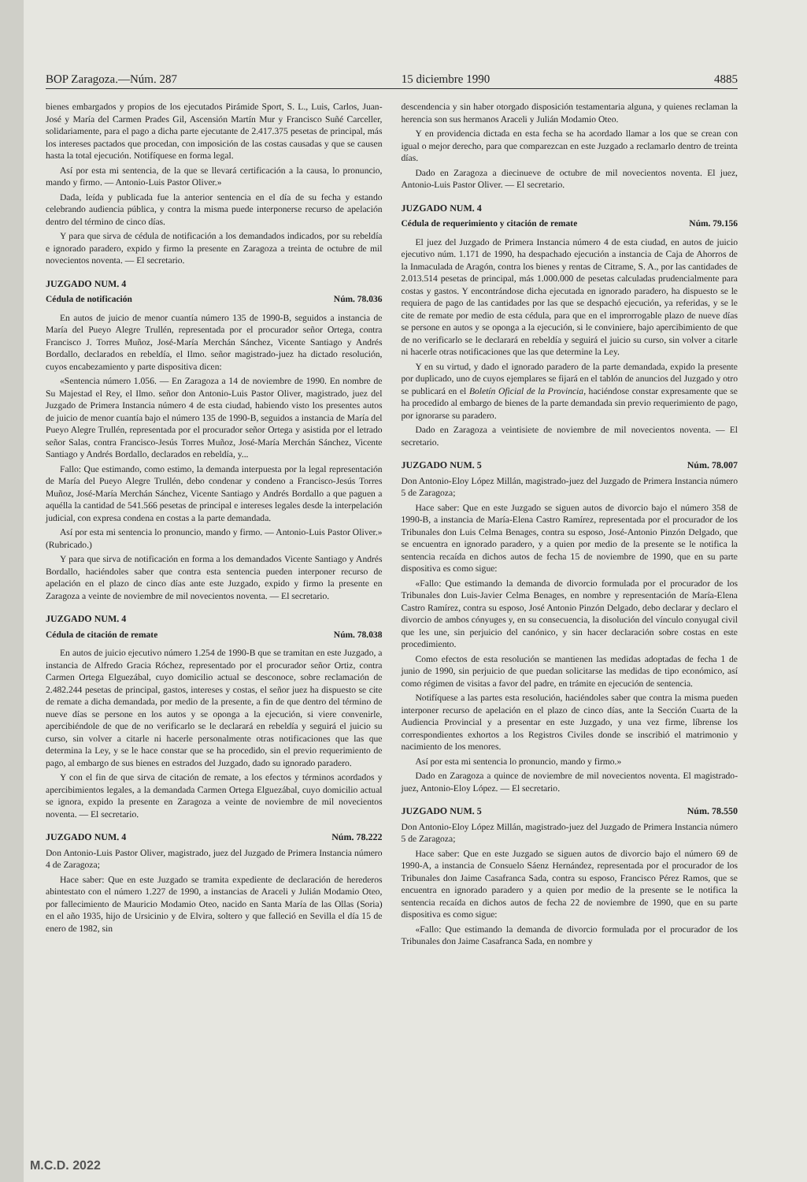BOP Zaragoza.—Núm. 287 15 diciembre 1990 4885
bienes embargados y propios de los ejecutados Pirámide Sport, S. L., Luis, Carlos, Juan-José y María del Carmen Prades Gil, Ascensión Martín Mur y Francisco Suñé Carceller, solidariamente, para el pago a dicha parte ejecutante de 2.417.375 pesetas de principal, más los intereses pactados que procedan, con imposición de las costas causadas y que se causen hasta la total ejecución. Notifíquese en forma legal.
Así por esta mi sentencia, de la que se llevará certificación a la causa, lo pronuncio, mando y firmo. — Antonio-Luis Pastor Oliver.»
Dada, leída y publicada fue la anterior sentencia en el día de su fecha y estando celebrando audiencia pública, y contra la misma puede interponerse recurso de apelación dentro del término de cinco días.
Y para que sirva de cédula de notificación a los demandados indicados, por su rebeldía e ignorado paradero, expido y firmo la presente en Zaragoza a treinta de octubre de mil novecientos noventa. — El secretario.
JUZGADO NUM. 4
Cédula de notificación Núm. 78.036
En autos de juicio de menor cuantía número 135 de 1990-B, seguidos a instancia de María del Pueyo Alegre Trullén, representada por el procurador señor Ortega, contra Francisco J. Torres Muñoz, José-María Merchán Sánchez, Vicente Santiago y Andrés Bordallo, declarados en rebeldía, el Ilmo. señor magistrado-juez ha dictado resolución, cuyos encabezamiento y parte dispositiva dicen:
«Sentencia número 1.056. — En Zaragoza a 14 de noviembre de 1990. En nombre de Su Majestad el Rey, el Ilmo. señor don Antonio-Luis Pastor Oliver, magistrado, juez del Juzgado de Primera Instancia número 4 de esta ciudad, habiendo visto los presentes autos de juicio de menor cuantía bajo el número 135 de 1990-B, seguidos a instancia de María del Pueyo Alegre Trullén, representada por el procurador señor Ortega y asistida por el letrado señor Salas, contra Francisco-Jesús Torres Muñoz, José-María Merchán Sánchez, Vicente Santiago y Andrés Bordallo, declarados en rebeldía, y...
Fallo: Que estimando, como estimo, la demanda interpuesta por la legal representación de María del Pueyo Alegre Trullén, debo condenar y condeno a Francisco-Jesús Torres Muñoz, José-María Merchán Sánchez, Vicente Santiago y Andrés Bordallo a que paguen a aquélla la cantidad de 541.566 pesetas de principal e intereses legales desde la interpelación judicial, con expresa condena en costas a la parte demandada.
Así por esta mi sentencia lo pronuncio, mando y firmo. — Antonio-Luis Pastor Oliver.» (Rubricado.)
Y para que sirva de notificación en forma a los demandados Vicente Santiago y Andrés Bordallo, haciéndoles saber que contra esta sentencia pueden interponer recurso de apelación en el plazo de cinco días ante este Juzgado, expido y firmo la presente en Zaragoza a veinte de noviembre de mil novecientos noventa. — El secretario.
JUZGADO NUM. 4
Cédula de citación de remate Núm. 78.038
En autos de juicio ejecutivo número 1.254 de 1990-B que se tramitan en este Juzgado, a instancia de Alfredo Gracia Róchez, representado por el procurador señor Ortiz, contra Carmen Ortega Elguezábal, cuyo domicilio actual se desconoce, sobre reclamación de 2.482.244 pesetas de principal, gastos, intereses y costas, el señor juez ha dispuesto se cite de remate a dicha demandada, por medio de la presente, a fin de que dentro del término de nueve días se persone en los autos y se oponga a la ejecución, si viere convenirle, apercibiéndole de que de no verificarlo se le declarará en rebeldía y seguirá el juicio su curso, sin volver a citarle ni hacerle personalmente otras notificaciones que las que determina la Ley, y se le hace constar que se ha procedido, sin el previo requerimiento de pago, al embargo de sus bienes en estrados del Juzgado, dado su ignorado paradero.
Y con el fin de que sirva de citación de remate, a los efectos y términos acordados y apercibimientos legales, a la demandada Carmen Ortega Elguezábal, cuyo domicilio actual se ignora, expido la presente en Zaragoza a veinte de noviembre de mil novecientos noventa. — El secretario.
JUZGADO NUM. 4 Núm. 78.222
Don Antonio-Luis Pastor Oliver, magistrado, juez del Juzgado de Primera Instancia número 4 de Zaragoza;
Hace saber: Que en este Juzgado se tramita expediente de declaración de herederos abintestato con el número 1.227 de 1990, a instancias de Araceli y Julián Modamio Oteo, por fallecimiento de Mauricio Modamio Oteo, nacido en Santa María de las Ollas (Soria) en el año 1935, hijo de Ursicinio y de Elvira, soltero y que falleció en Sevilla el día 15 de enero de 1982, sin
descendencia y sin haber otorgado disposición testamentaria alguna, y quienes reclaman la herencia son sus hermanos Araceli y Julián Modamio Oteo.
Y en providencia dictada en esta fecha se ha acordado llamar a los que se crean con igual o mejor derecho, para que comparezcan en este Juzgado a reclamarlo dentro de treinta días.
Dado en Zaragoza a diecinueve de octubre de mil novecientos noventa. El juez, Antonio-Luis Pastor Oliver. — El secretario.
JUZGADO NUM. 4
Cédula de requerimiento y citación de remate Núm. 79.156
El juez del Juzgado de Primera Instancia número 4 de esta ciudad, en autos de juicio ejecutivo núm. 1.171 de 1990, ha despachado ejecución a instancia de Caja de Ahorros de la Inmaculada de Aragón, contra los bienes y rentas de Citrame, S. A., por las cantidades de 2.013.514 pesetas de principal, más 1.000.000 de pesetas calculadas prudencialmente para costas y gastos. Y encontrándose dicha ejecutada en ignorado paradero, ha dispuesto se le requiera de pago de las cantidades por las que se despachó ejecución, ya referidas, y se le cite de remate por medio de esta cédula, para que en el improrrogable plazo de nueve días se persone en autos y se oponga a la ejecución, si le conviniere, bajo apercibimiento de que de no verificarlo se le declarará en rebeldía y seguirá el juicio su curso, sin volver a citarle ni hacerle otras notificaciones que las que determine la Ley.
Y en su virtud, y dado el ignorado paradero de la parte demandada, expido la presente por duplicado, uno de cuyos ejemplares se fijará en el tablón de anuncios del Juzgado y otro se publicará en el Boletín Oficial de la Provincia, haciéndose constar expresamente que se ha procedido al embargo de bienes de la parte demandada sin previo requerimiento de pago, por ignorarse su paradero.
Dado en Zaragoza a veintisiete de noviembre de mil novecientos noventa. — El secretario.
JUZGADO NUM. 5 Núm. 78.007
Don Antonio-Eloy López Millán, magistrado-juez del Juzgado de Primera Instancia número 5 de Zaragoza;
Hace saber: Que en este Juzgado se siguen autos de divorcio bajo el número 358 de 1990-B, a instancia de María-Elena Castro Ramírez, representada por el procurador de los Tribunales don Luis Celma Benages, contra su esposo, José-Antonio Pinzón Delgado, que se encuentra en ignorado paradero, y a quien por medio de la presente se le notifica la sentencia recaída en dichos autos de fecha 15 de noviembre de 1990, que en su parte dispositiva es como sigue:
«Fallo: Que estimando la demanda de divorcio formulada por el procurador de los Tribunales don Luis-Javier Celma Benages, en nombre y representación de María-Elena Castro Ramírez, contra su esposo, José Antonio Pinzón Delgado, debo declarar y declaro el divorcio de ambos cónyuges y, en su consecuencia, la disolución del vínculo conyugal civil que les une, sin perjuicio del canónico, y sin hacer declaración sobre costas en este procedimiento.
Como efectos de esta resolución se mantienen las medidas adoptadas de fecha 1 de junio de 1990, sin perjuicio de que puedan solicitarse las medidas de tipo económico, así como régimen de visitas a favor del padre, en trámite en ejecución de sentencia.
Notifíquese a las partes esta resolución, haciéndoles saber que contra la misma pueden interponer recurso de apelación en el plazo de cinco días, ante la Sección Cuarta de la Audiencia Provincial y a presentar en este Juzgado, y una vez firme, líbrense los correspondientes exhortos a los Registros Civiles donde se inscribió el matrimonio y nacimiento de los menores.
Así por esta mi sentencia lo pronuncio, mando y firmo.»
Dado en Zaragoza a quince de noviembre de mil novecientos noventa. El magistrado-juez, Antonio-Eloy López. — El secretario.
JUZGADO NUM. 5 Núm. 78.550
Don Antonio-Eloy López Millán, magistrado-juez del Juzgado de Primera Instancia número 5 de Zaragoza;
Hace saber: Que en este Juzgado se siguen autos de divorcio bajo el número 69 de 1990-A, a instancia de Consuelo Sáenz Hernández, representada por el procurador de los Tribunales don Jaime Casafranca Sada, contra su esposo, Francisco Pérez Ramos, que se encuentra en ignorado paradero y a quien por medio de la presente se le notifica la sentencia recaída en dichos autos de fecha 22 de noviembre de 1990, que en su parte dispositiva es como sigue:
«Fallo: Que estimando la demanda de divorcio formulada por el procurador de los Tribunales don Jaime Casafranca Sada, en nombre y
M.C.D. 2022